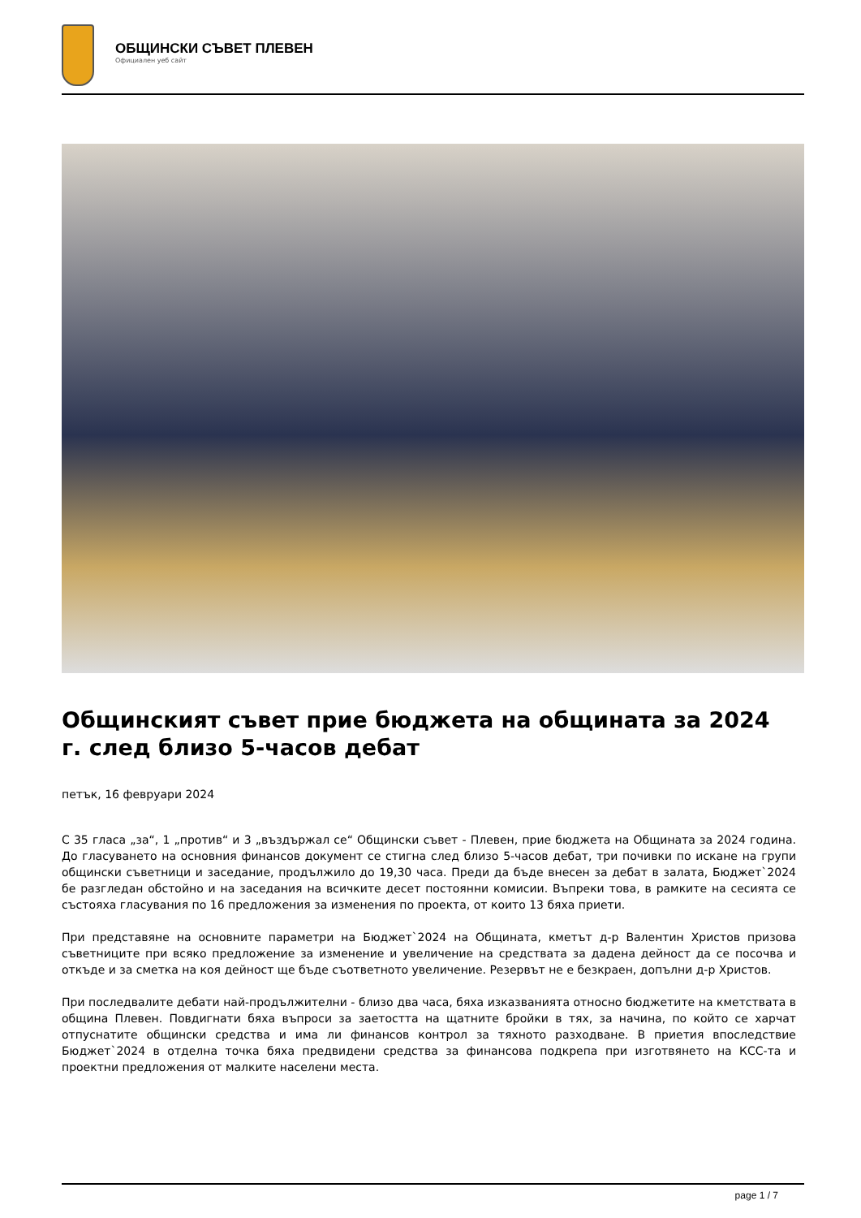ОБЩИНСКИ СЪВЕТ ПЛЕВЕН
Официален уеб сайт
Общинският съвет прие бюджета на общината за 2024 г. след близо 5-часов дебат
петък, 16 февруари 2024
С 35 гласа „за“, 1 „против“ и 3 „въздържал се“ Общински съвет - Плевен, прие бюджета на Общината за 2024 година. До гласуването на основния финансов документ се стигна след близо 5-часов дебат, три почивки по искане на групи общински съветници и заседание, продължило до 19,30 часа. Преди да бъде внесен за дебат в залата, Бюджет`2024 бе разгледан обстойно и на заседания на всичките десет постоянни комисии. Въпреки това, в рамките на сесията се състояха гласувания по 16 предложения за изменения по проекта, от които 13 бяха приети.
При представяне на основните параметри на Бюджет`2024 на Общината, кметът д-р Валентин Христов призова съветниците при всяко предложение за изменение и увеличение на средствата за дадена дейност да се посочва и откъде и за сметка на коя дейност ще бъде съответното увеличение. Резервът не е безкраен, допълни д-р Христов.
При последвалите дебати най-продължителни - близо два часа, бяха изказванията относно бюджетите на кметствата в община Плевен. Повдигнати бяха въпроси за заетостта на щатните бройки в тях, за начина, по който се харчат отпуснатите общински средства и има ли финансов контрол за тяхното разходване. В приетия впоследствие Бюджет`2024 в отделна точка бяха предвидени средства за финансова подкрепа при изготвянето на КСС-та и проектни предложения от малките населени места.
page 1 / 7